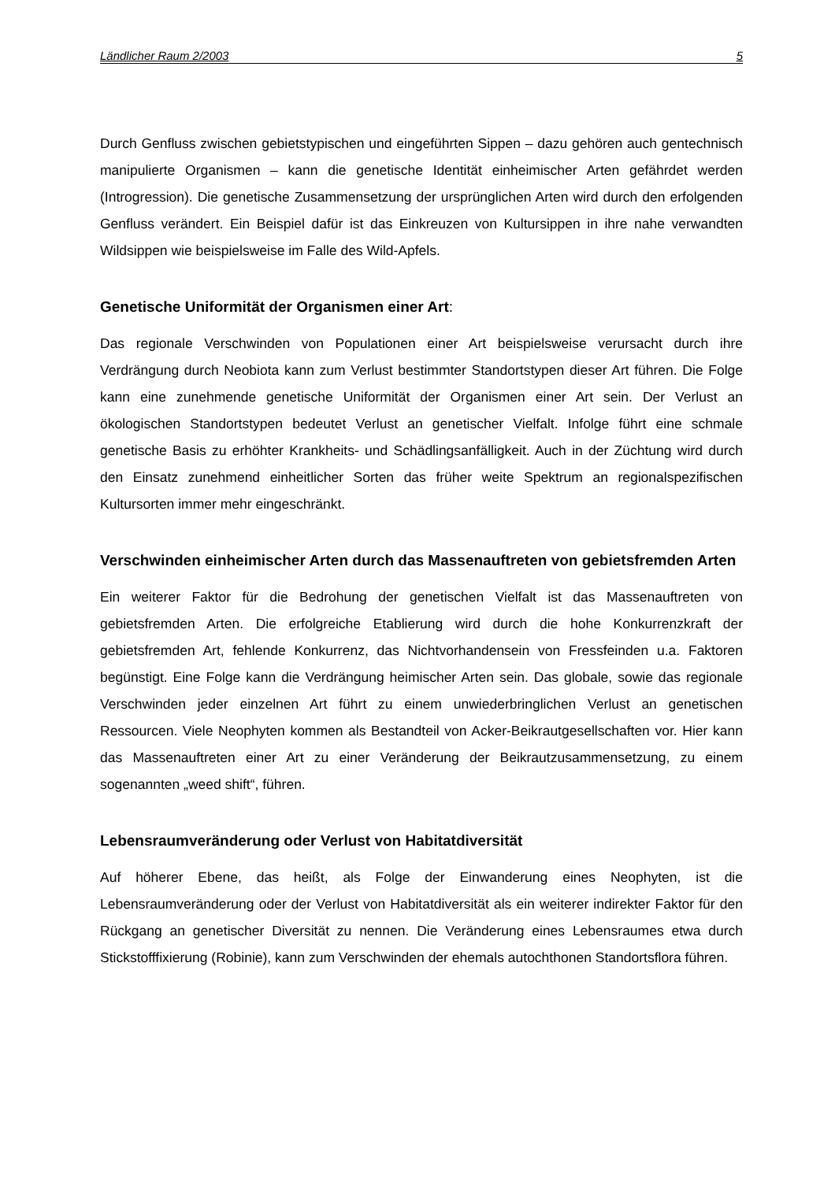Ländlicher Raum 2/2003 5
Durch Genfluss zwischen gebietstypischen und eingeführten Sippen – dazu gehören auch gentechnisch manipulierte Organismen – kann die genetische Identität einheimischer Arten gefährdet werden (Introgression). Die genetische Zusammensetzung der ursprünglichen Arten wird durch den erfolgenden Genfluss verändert. Ein Beispiel dafür ist das Einkreuzen von Kultursippen in ihre nahe verwandten Wildsippen wie beispielsweise im Falle des Wild-Apfels.
Genetische Uniformität der Organismen einer Art:
Das regionale Verschwinden von Populationen einer Art beispielsweise verursacht durch ihre Verdrängung durch Neobiota kann zum Verlust bestimmter Standortstypen dieser Art führen. Die Folge kann eine zunehmende genetische Uniformität der Organismen einer Art sein. Der Verlust an ökologischen Standortstypen bedeutet Verlust an genetischer Vielfalt. Infolge führt eine schmale genetische Basis zu erhöhter Krankheits- und Schädlingsanfälligkeit. Auch in der Züchtung wird durch den Einsatz zunehmend einheitlicher Sorten das früher weite Spektrum an regionalspezifischen Kultursorten immer mehr eingeschränkt.
Verschwinden einheimischer Arten durch das Massenauftreten von gebietsfremden Arten
Ein weiterer Faktor für die Bedrohung der genetischen Vielfalt ist das Massenauftreten von gebietsfremden Arten. Die erfolgreiche Etablierung wird durch die hohe Konkurrenzkraft der gebietsfremden Art, fehlende Konkurrenz, das Nichtvorhandensein von Fressfeinden u.a. Faktoren begünstigt. Eine Folge kann die Verdrängung heimischer Arten sein. Das globale, sowie das regionale Verschwinden jeder einzelnen Art führt zu einem unwiederbringlichen Verlust an genetischen Ressourcen. Viele Neophyten kommen als Bestandteil von Acker-Beikrautgesellschaften vor. Hier kann das Massenauftreten einer Art zu einer Veränderung der Beikrautzusammensetzung, zu einem sogenannten „weed shift“, führen.
Lebensraumveränderung oder Verlust von Habitatdiversität
Auf höherer Ebene, das heißt, als Folge der Einwanderung eines Neophyten, ist die Lebensraumveränderung oder der Verlust von Habitatdiversität als ein weiterer indirekter Faktor für den Rückgang an genetischer Diversität zu nennen. Die Veränderung eines Lebensraumes etwa durch Stickstofffixierung (Robinie), kann zum Verschwinden der ehemals autochthonen Standortsflora führen.